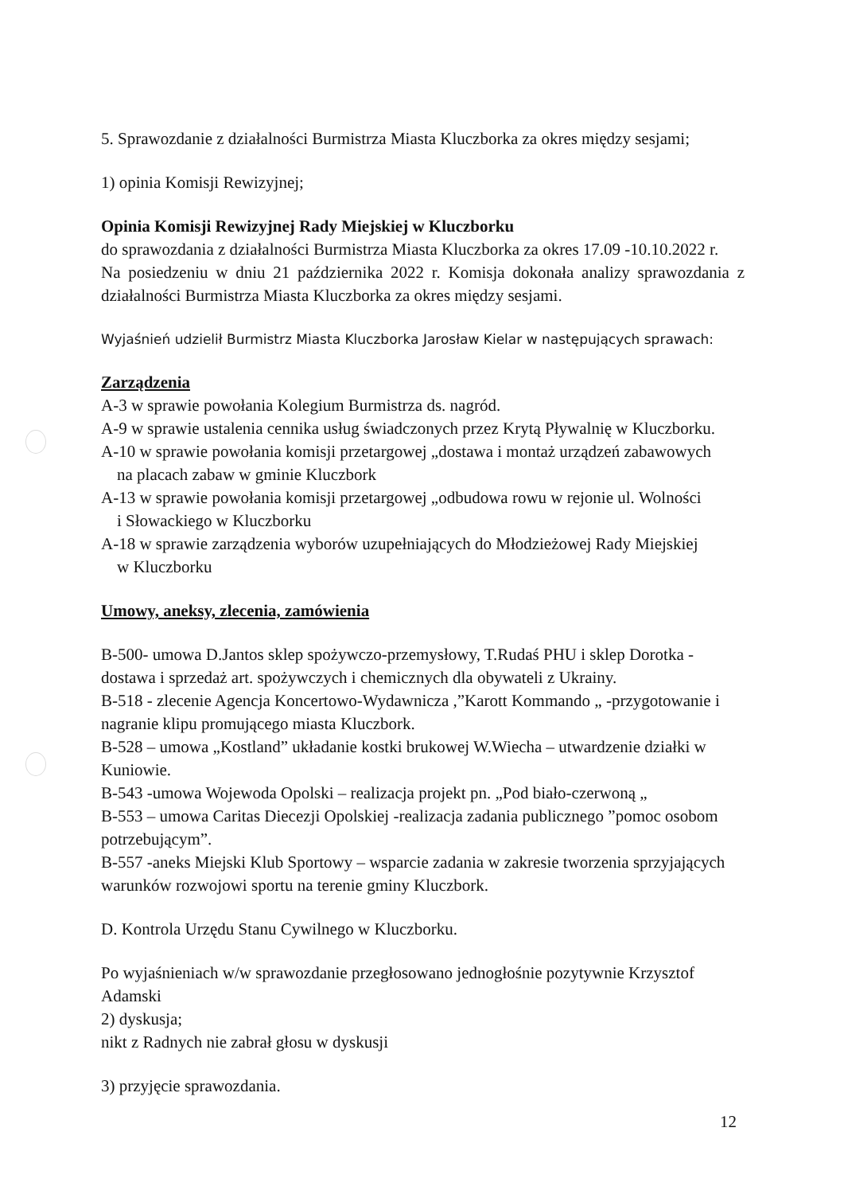5. Sprawozdanie z działalności Burmistrza Miasta Kluczborka za okres między sesjami;
1) opinia Komisji Rewizyjnej;
Opinia Komisji Rewizyjnej Rady Miejskiej w Kluczborku
do sprawozdania z działalności Burmistrza Miasta Kluczborka za okres 17.09 -10.10.2022 r.
Na posiedzeniu w dniu 21 października 2022 r. Komisja dokonała analizy sprawozdania z działalności Burmistrza Miasta Kluczborka za okres między sesjami.
Wyjaśnień udzielił Burmistrz Miasta Kluczborka Jarosław Kielar w następujących sprawach:
Zarządzenia
A-3 w sprawie powołania Kolegium Burmistrza ds. nagród.
A-9 w sprawie ustalenia cennika usług świadczonych przez Krytą Pływalnię w Kluczborku.
A-10 w sprawie powołania komisji przetargowej „dostawa i montaż urządzeń zabawowych
na placach zabaw w gminie Kluczbork
A-13 w sprawie powołania komisji przetargowej „odbudowa rowu w rejonie ul. Wolności
i Słowackiego w Kluczborku
A-18 w sprawie zarządzenia wyborów uzupełniających do Młodzieżowej Rady Miejskiej
w Kluczborku
Umowy, aneksy, zlecenia, zamówienia
B-500- umowa D.Jantos sklep spożywczo-przemysłowy, T.Rudaś PHU i sklep Dorotka - dostawa i sprzedaż art. spożywczych i chemicznych dla obywateli z Ukrainy.
B-518 - zlecenie Agencja Koncertowo-Wydawnicza ,”Karott Kommando „ -przygotowanie i nagranie klipu promującego miasta Kluczbork.
B-528 – umowa „Kostland” układanie kostki brukowej W.Wiecha – utwardzenie działki w Kuniowie.
B-543 -umowa Wojewoda Opolski – realizacja projekt pn. „Pod biało-czerwoną „
B-553 – umowa Caritas Diecezji Opolskiej -realizacja zadania publicznego ”pomoc osobom potrzebującym”.
B-557 -aneks Miejski Klub Sportowy – wsparcie zadania w zakresie tworzenia sprzyjających warunków rozwojowi sportu na terenie gminy Kluczbork.
D. Kontrola Urzędu Stanu Cywilnego w Kluczborku.
Po wyjaśnieniach w/w sprawozdanie przegłosowano jednogłośnie pozytywnie Krzysztof Adamski
2) dyskusja;
nikt z Radnych nie zabrał głosu w dyskusji
3) przyjęcie sprawozdania.
12